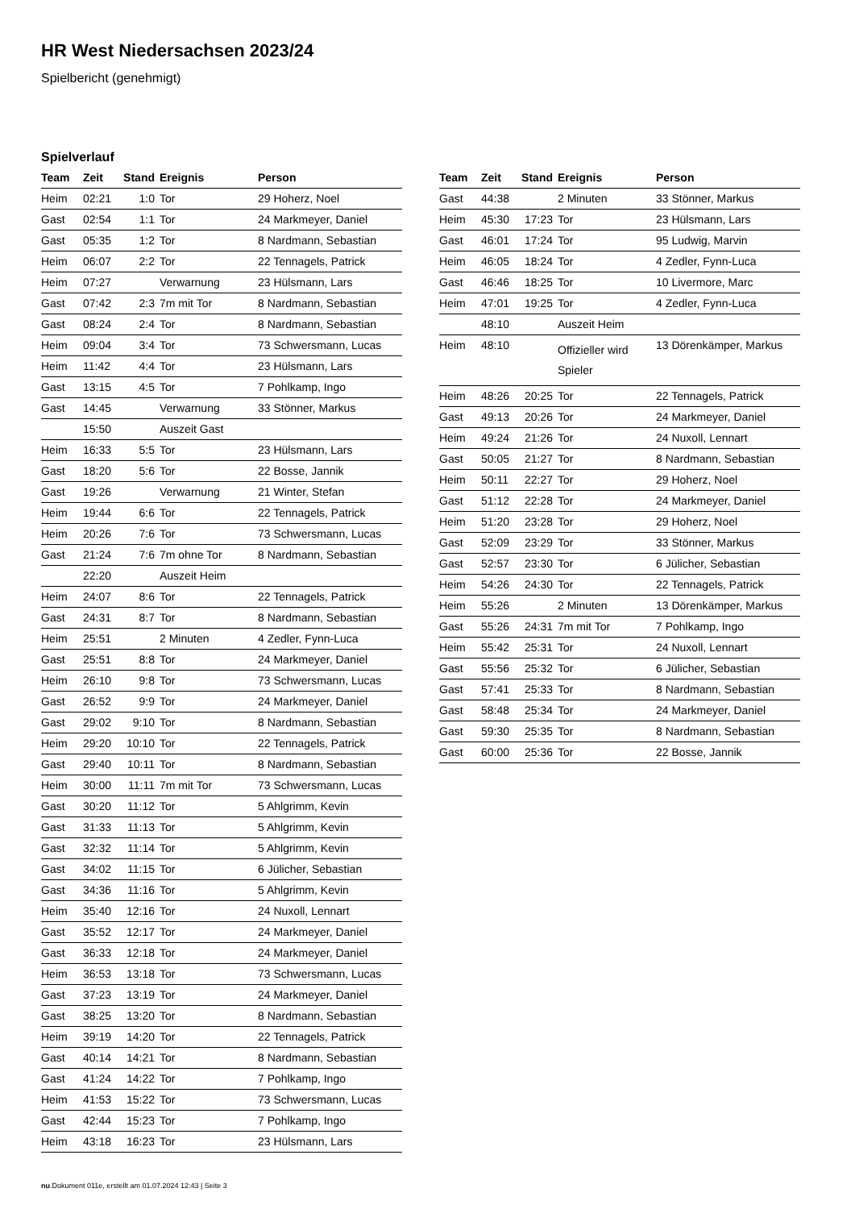HR West Niedersachsen 2023/24
Spielbericht (genehmigt)
Spielverlauf
| Team | Zeit | Stand | Ereignis | Person |
| --- | --- | --- | --- | --- |
| Heim | 02:21 | 1:0 | Tor | 29 Hoherz, Noel |
| Gast | 02:54 | 1:1 | Tor | 24 Markmeyer, Daniel |
| Gast | 05:35 | 1:2 | Tor | 8 Nardmann, Sebastian |
| Heim | 06:07 | 2:2 | Tor | 22 Tennagels, Patrick |
| Heim | 07:27 | | Verwarnung | 23 Hülsmann, Lars |
| Gast | 07:42 | 2:3 | 7m mit Tor | 8 Nardmann, Sebastian |
| Gast | 08:24 | 2:4 | Tor | 8 Nardmann, Sebastian |
| Heim | 09:04 | 3:4 | Tor | 73 Schwersmann, Lucas |
| Heim | 11:42 | 4:4 | Tor | 23 Hülsmann, Lars |
| Gast | 13:15 | 4:5 | Tor | 7 Pohlkamp, Ingo |
| Gast | 14:45 | | Verwarnung | 33 Stönner, Markus |
| | 15:50 | | Auszeit Gast | |
| Heim | 16:33 | 5:5 | Tor | 23 Hülsmann, Lars |
| Gast | 18:20 | 5:6 | Tor | 22 Bosse, Jannik |
| Gast | 19:26 | | Verwarnung | 21 Winter, Stefan |
| Heim | 19:44 | 6:6 | Tor | 22 Tennagels, Patrick |
| Heim | 20:26 | 7:6 | Tor | 73 Schwersmann, Lucas |
| Gast | 21:24 | 7:6 | 7m ohne Tor | 8 Nardmann, Sebastian |
| | 22:20 | | Auszeit Heim | |
| Heim | 24:07 | 8:6 | Tor | 22 Tennagels, Patrick |
| Gast | 24:31 | 8:7 | Tor | 8 Nardmann, Sebastian |
| Heim | 25:51 | | 2 Minuten | 4 Zedler, Fynn-Luca |
| Gast | 25:51 | 8:8 | Tor | 24 Markmeyer, Daniel |
| Heim | 26:10 | 9:8 | Tor | 73 Schwersmann, Lucas |
| Gast | 26:52 | 9:9 | Tor | 24 Markmeyer, Daniel |
| Gast | 29:02 | 9:10 | Tor | 8 Nardmann, Sebastian |
| Heim | 29:20 | 10:10 | Tor | 22 Tennagels, Patrick |
| Gast | 29:40 | 10:11 | Tor | 8 Nardmann, Sebastian |
| Heim | 30:00 | 11:11 | 7m mit Tor | 73 Schwersmann, Lucas |
| Gast | 30:20 | 11:12 | Tor | 5 Ahlgrimm, Kevin |
| Gast | 31:33 | 11:13 | Tor | 5 Ahlgrimm, Kevin |
| Gast | 32:32 | 11:14 | Tor | 5 Ahlgrimm, Kevin |
| Gast | 34:02 | 11:15 | Tor | 6 Jülicher, Sebastian |
| Gast | 34:36 | 11:16 | Tor | 5 Ahlgrimm, Kevin |
| Heim | 35:40 | 12:16 | Tor | 24 Nuxoll, Lennart |
| Gast | 35:52 | 12:17 | Tor | 24 Markmeyer, Daniel |
| Gast | 36:33 | 12:18 | Tor | 24 Markmeyer, Daniel |
| Heim | 36:53 | 13:18 | Tor | 73 Schwersmann, Lucas |
| Gast | 37:23 | 13:19 | Tor | 24 Markmeyer, Daniel |
| Gast | 38:25 | 13:20 | Tor | 8 Nardmann, Sebastian |
| Heim | 39:19 | 14:20 | Tor | 22 Tennagels, Patrick |
| Gast | 40:14 | 14:21 | Tor | 8 Nardmann, Sebastian |
| Gast | 41:24 | 14:22 | Tor | 7 Pohlkamp, Ingo |
| Heim | 41:53 | 15:22 | Tor | 73 Schwersmann, Lucas |
| Gast | 42:44 | 15:23 | Tor | 7 Pohlkamp, Ingo |
| Heim | 43:18 | 16:23 | Tor | 23 Hülsmann, Lars |
| Team | Zeit | Stand | Ereignis | Person |
| --- | --- | --- | --- | --- |
| Gast | 44:38 | | 2 Minuten | 33 Stönner, Markus |
| Heim | 45:30 | 17:23 | Tor | 23 Hülsmann, Lars |
| Gast | 46:01 | 17:24 | Tor | 95 Ludwig, Marvin |
| Heim | 46:05 | 18:24 | Tor | 4 Zedler, Fynn-Luca |
| Gast | 46:46 | 18:25 | Tor | 10 Livermore, Marc |
| Heim | 47:01 | 19:25 | Tor | 4 Zedler, Fynn-Luca |
| | 48:10 | | Auszeit Heim | |
| Heim | 48:10 | | Offizieller wird Spieler | 13 Dörenkämper, Markus |
| Heim | 48:26 | 20:25 | Tor | 22 Tennagels, Patrick |
| Gast | 49:13 | 20:26 | Tor | 24 Markmeyer, Daniel |
| Heim | 49:24 | 21:26 | Tor | 24 Nuxoll, Lennart |
| Gast | 50:05 | 21:27 | Tor | 8 Nardmann, Sebastian |
| Heim | 50:11 | 22:27 | Tor | 29 Hoherz, Noel |
| Gast | 51:12 | 22:28 | Tor | 24 Markmeyer, Daniel |
| Heim | 51:20 | 23:28 | Tor | 29 Hoherz, Noel |
| Gast | 52:09 | 23:29 | Tor | 33 Stönner, Markus |
| Gast | 52:57 | 23:30 | Tor | 6 Jülicher, Sebastian |
| Heim | 54:26 | 24:30 | Tor | 22 Tennagels, Patrick |
| Heim | 55:26 | | 2 Minuten | 13 Dörenkämper, Markus |
| Gast | 55:26 | 24:31 | 7m mit Tor | 7 Pohlkamp, Ingo |
| Heim | 55:42 | 25:31 | Tor | 24 Nuxoll, Lennart |
| Gast | 55:56 | 25:32 | Tor | 6 Jülicher, Sebastian |
| Gast | 57:41 | 25:33 | Tor | 8 Nardmann, Sebastian |
| Gast | 58:48 | 25:34 | Tor | 24 Markmeyer, Daniel |
| Gast | 59:30 | 25:35 | Tor | 8 Nardmann, Sebastian |
| Gast | 60:00 | 25:36 | Tor | 22 Bosse, Jannik |
nu.Dokument 011e, erstellt am 01.07.2024 12:43 | Seite 3